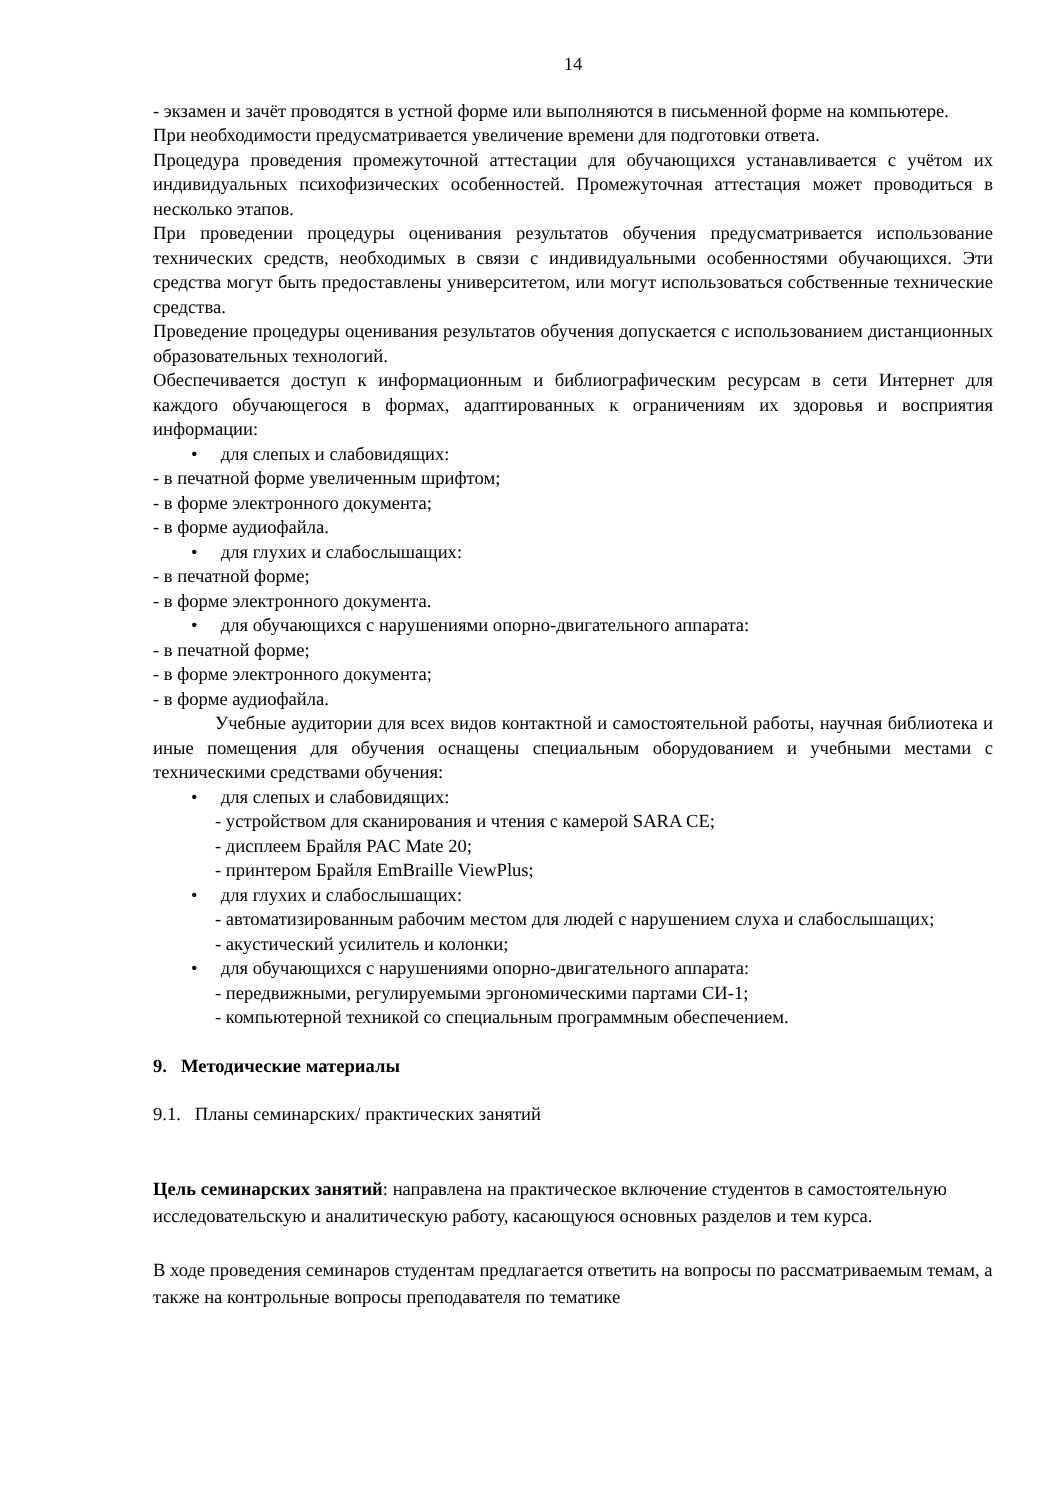14
- экзамен и зачёт проводятся в устной форме или выполняются в письменной форме на компьютере.
При необходимости предусматривается увеличение времени для подготовки ответа.
Процедура проведения промежуточной аттестации для обучающихся устанавливается с учётом их индивидуальных психофизических особенностей. Промежуточная аттестация может проводиться в несколько этапов.
При проведении процедуры оценивания результатов обучения предусматривается использование технических средств, необходимых в связи с индивидуальными особенностями обучающихся. Эти средства могут быть предоставлены университетом, или могут использоваться собственные технические средства.
Проведение процедуры оценивания результатов обучения допускается с использованием дистанционных образовательных технологий.
Обеспечивается доступ к информационным и библиографическим ресурсам в сети Интернет для каждого обучающегося в формах, адаптированных к ограничениям их здоровья и восприятия информации:
• для слепых и слабовидящих:
- в печатной форме увеличенным шрифтом;
- в форме электронного документа;
- в форме аудиофайла.
• для глухих и слабослышащих:
- в печатной форме;
- в форме электронного документа.
• для обучающихся с нарушениями опорно-двигательного аппарата:
- в печатной форме;
- в форме электронного документа;
- в форме аудиофайла.
Учебные аудитории для всех видов контактной и самостоятельной работы, научная библиотека и иные помещения для обучения оснащены специальным оборудованием и учебными местами с техническими средствами обучения:
• для слепых и слабовидящих:
- устройством для сканирования и чтения с камерой SARA CE;
- дисплеем Брайля PAC Mate 20;
- принтером Брайля EmBraille ViewPlus;
• для глухих и слабослышащих:
- автоматизированным рабочим местом для людей с нарушением слуха и слабослышащих;
- акустический усилитель и колонки;
• для обучающихся с нарушениями опорно-двигательного аппарата:
- передвижными, регулируемыми эргономическими партами СИ-1;
- компьютерной техникой со специальным программным обеспечением.
9. Методические материалы
9.1. Планы семинарских/ практических занятий
Цель семинарских занятий: направлена на практическое включение студентов в самостоятельную исследовательскую и аналитическую работу, касающуюся основных разделов и тем курса.
В ходе проведения семинаров студентам предлагается ответить на вопросы по рассматриваемым темам, а также на контрольные вопросы преподавателя по тематике